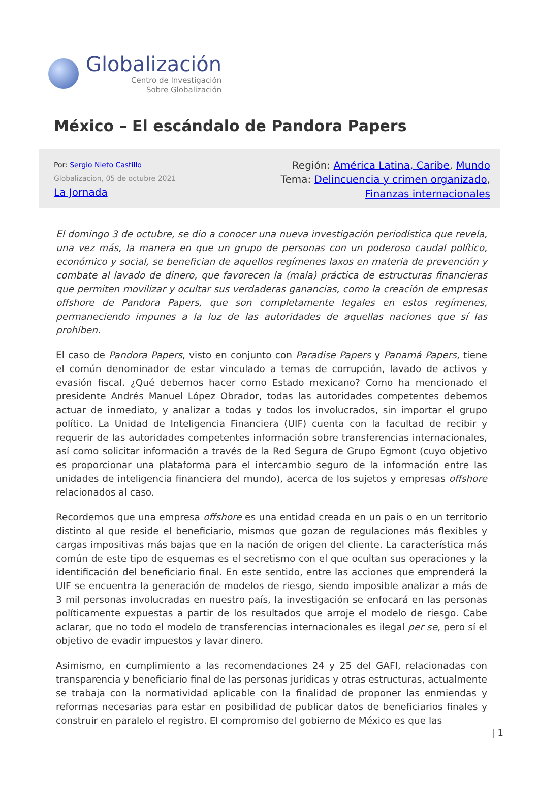Globalización
Centro de Investigación
Sobre Globalización
México – El escándalo de Pandora Papers
Por: Sergio Nieto Castillo
Globalizacion, 05 de octubre 2021
La Jornada
Región: América Latina, Caribe, Mundo
Tema: Delincuencia y crimen organizado,
Finanzas internacionales
El domingo 3 de octubre, se dio a conocer una nueva investigación periodística que revela, una vez más, la manera en que un grupo de personas con un poderoso caudal político, económico y social, se benefician de aquellos regímenes laxos en materia de prevención y combate al lavado de dinero, que favorecen la (mala) práctica de estructuras financieras que permiten movilizar y ocultar sus verdaderas ganancias, como la creación de empresas offshore de Pandora Papers, que son completamente legales en estos regímenes, permaneciendo impunes a la luz de las autoridades de aquellas naciones que sí las prohíben.
El caso de Pandora Papers, visto en conjunto con Paradise Papers y Panamá Papers, tiene el común denominador de estar vinculado a temas de corrupción, lavado de activos y evasión fiscal. ¿Qué debemos hacer como Estado mexicano? Como ha mencionado el presidente Andrés Manuel López Obrador, todas las autoridades competentes debemos actuar de inmediato, y analizar a todas y todos los involucrados, sin importar el grupo político. La Unidad de Inteligencia Financiera (UIF) cuenta con la facultad de recibir y requerir de las autoridades competentes información sobre transferencias internacionales, así como solicitar información a través de la Red Segura de Grupo Egmont (cuyo objetivo es proporcionar una plataforma para el intercambio seguro de la información entre las unidades de inteligencia financiera del mundo), acerca de los sujetos y empresas offshore relacionados al caso.
Recordemos que una empresa offshore es una entidad creada en un país o en un territorio distinto al que reside el beneficiario, mismos que gozan de regulaciones más flexibles y cargas impositivas más bajas que en la nación de origen del cliente. La característica más común de este tipo de esquemas es el secretismo con el que ocultan sus operaciones y la identificación del beneficiario final. En este sentido, entre las acciones que emprenderá la UIF se encuentra la generación de modelos de riesgo, siendo imposible analizar a más de 3 mil personas involucradas en nuestro país, la investigación se enfocará en las personas políticamente expuestas a partir de los resultados que arroje el modelo de riesgo. Cabe aclarar, que no todo el modelo de transferencias internacionales es ilegal per se, pero sí el objetivo de evadir impuestos y lavar dinero.
Asimismo, en cumplimiento a las recomendaciones 24 y 25 del GAFI, relacionadas con transparencia y beneficiario final de las personas jurídicas y otras estructuras, actualmente se trabaja con la normatividad aplicable con la finalidad de proponer las enmiendas y reformas necesarias para estar en posibilidad de publicar datos de beneficiarios finales y construir en paralelo el registro. El compromiso del gobierno de México es que las
| 1